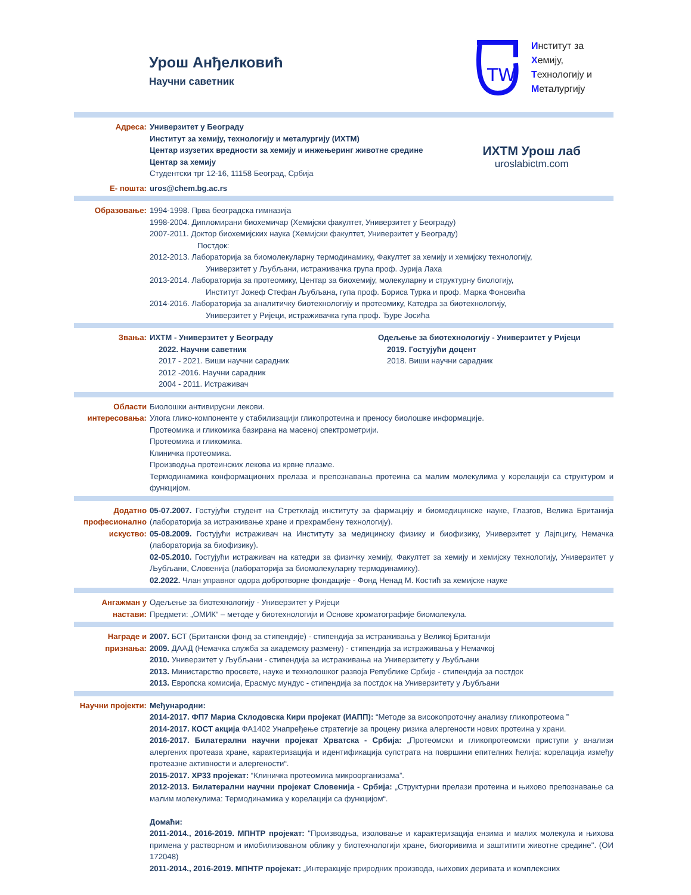Урош Анђелковић
Научни саветник
ТW
Институт за
Хемију,
Технологију и
Металургију
ИХТМ Урош лаб
uroslabictm.com
Адреса: Универзитет у Београду
Институт за хемију, технологију и металургију (ИХТМ)
Центар изузетих вредности за хемију и инжењеринг животне средине
Центар за хемију
Студентски трг 12-16, 11158 Београд, Србија
Е- пошта: uros@chem.bg.ac.rs
Образовање: 1994-1998. Прва београдска гимназија
1998-2004. Дипломирани биохемичар (Хемијски факултет, Универзитет у Београду)
2007-2011. Доктор биохемијских наука (Хемијски факултет, Универзитет у Београду)
Постдок:
2012-2013. Лабораторија за биомолекуларну термодинамику, Факултет за хемију и хемијску технологију,
Универзитет у Љубљани, истраживачка група проф. Јурија Лаха
2013-2014. Лабораторија за протеомику, Центар за биохемију, молекуларну и структурну биологију,
Институт Јожеф Стефан Љубљана, гупа проф. Бориса Турка и проф. Марка Фоновића
2014-2016. Лабораторија за аналитичку биотехнологију и протеомику, Катедра за биотехнологију,
Универзитет у Ријеци, истраживачка гупа проф. Ђуре Јосића
Звања: ИХТМ - Универзитет у Београду
2022. Научни саветник
2017 - 2021. Виши научни сарадник
2012 -2016. Научни сарадник
2004 - 2011. Истраживач
Одељење за биотехнологију - Универзитет у Ријеци
2019. Гостујући доцент
2018. Виши научни сарадник
Области интересовања:
Биолошки антивирусни лекови.
Улога глико-компоненте у стабилизацији гликопротеина и преносу биолошке информације.
Протеомика и гликомика базирана на масеној спектрометрији.
Протеомика и гликомика.
Клиничка протеомика.
Производња протеинских лекова из крвне плазме.
Термодинамика конформационих прелаза и препознавања протеина са малим молекулима у корелацији са структуром и функцијом.
Додатно професионално искуство:
05-07.2007. Гостујући студент на Стретклајд институту за фармацију и биомедицинске науке, Глазгов, Велика Британија (лабораторија за истраживање хране и прехрамбену технологију).
05-08.2009. Гостујући истраживач на Институту за медицинску физику и биофизику, Универзитет у Лајпцигу, Немачка (лабораторија за биофизику).
02-05.2010. Гостујући истраживач на катедри за физичку хемију, Факултет за хемију и хемијску технологију, Универзитет у Љубљани, Словенија (лабораторија за биомолекуларну термодинамику).
02.2022. Члан управног одора добротворне фондације - Фонд Ненад М. Костић за хемијске науке
Ангажман у настави:
Одељење за биотехнологију - Универзитет у Ријеци
Предмети: „ОМИК“ – методе у биотехнологији и Основе хроматографије биомолекула.
Награде и признања:
2007. БСТ (Британски фонд за стипендије) - стипендија за истраживања у Великој Британији
2009. ДААД (Немачка служба за академску размену) - стипендија за истраживања у Немачкој
2010. Универзитет у Љубљани - стипендија за истраживања на Универзитету у Љубљани
2013. Министарство просвете, науке и технолошког развоја Републике Србије - стипендија за постдок
2013. Европска комисија, Ерасмус мундус - стипендија за постдок на Универзитету у Љубљани
Научни пројекти:
Међународни:
2014-2017. ФП7 Мариа Склодовска Кири пројекат (ИАПП): “Методе за високопроточну анализу гликопротеома ”
2014-2017. КОСТ акција ФА1402 Унапређење стратегије за процену ризика алергености нових протеина у храни.
2016-2017. Билатерални научни пројекат Хрватска - Србија: „Протеомски и гликопротеомски приступи у анализи алергених протеаза хране, карактеризација и идентификација супстрата на површини епителних ћелија: корелација између протеазне активности и алергености“.
2015-2017. ХР33 пројекат: “Клиничка протеомика микроорганизама”.
2012-2013. Билатерални научни пројекат Словенија - Србија: „Структурни прелази протеина и њихово препознавање са малим молекулима: Термодинамика у корелацији са функцијом“.
Домаћи:
2011-2014., 2016-2019. МПНТР пројекат: "Производња, изоловање и карактеризација ензима и малих молекула и њихова примена у растворном и имобилизованом облику у биотехнологији хране, биогоривима и заштитити животне средине". (ОИ 172048)
2011-2014., 2016-2019. МПНТР пројекат: „Интеракције природних производа, њихових деривата и комплексних